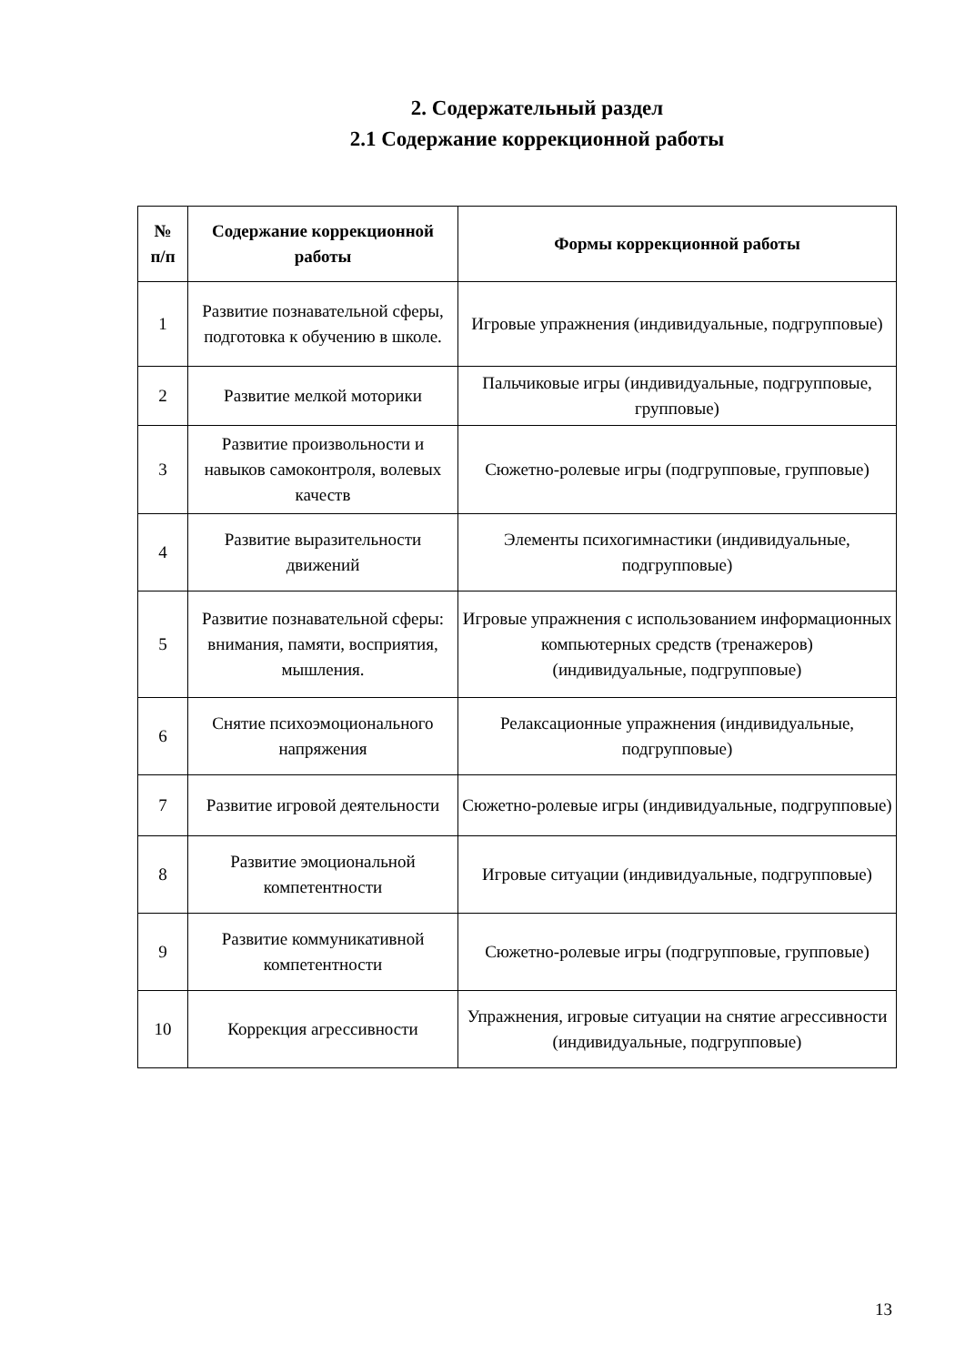2. Содержательный раздел
2.1 Содержание коррекционной работы
| № п/п | Содержание коррекционной работы | Формы коррекционной работы |
| --- | --- | --- |
| 1 | Развитие познавательной сферы, подготовка к обучению в школе. | Игровые упражнения (индивидуальные, подгрупповые) |
| 2 | Развитие мелкой моторики | Пальчиковые игры (индивидуальные, подгрупповые, групповые) |
| 3 | Развитие произвольности и навыков самоконтроля, волевых качеств | Сюжетно-ролевые игры (подгрупповые, групповые) |
| 4 | Развитие выразительности движений | Элементы психогимнастики (индивидуальные, подгрупповые) |
| 5 | Развитие познавательной сферы: внимания, памяти, восприятия, мышления. | Игровые упражнения с использованием информационных компьютерных средств (тренажеров) (индивидуальные, подгрупповые) |
| 6 | Снятие психоэмоционального напряжения | Релаксационные упражнения (индивидуальные, подгрупповые) |
| 7 | Развитие игровой деятельности | Сюжетно-ролевые игры (индивидуальные, подгрупповые) |
| 8 | Развитие эмоциональной компетентности | Игровые ситуации (индивидуальные, подгрупповые) |
| 9 | Развитие коммуникативной компетентности | Сюжетно-ролевые игры (подгрупповые, групповые) |
| 10 | Коррекция агрессивности | Упражнения, игровые ситуации на снятие агрессивности (индивидуальные, подгрупповые) |
13